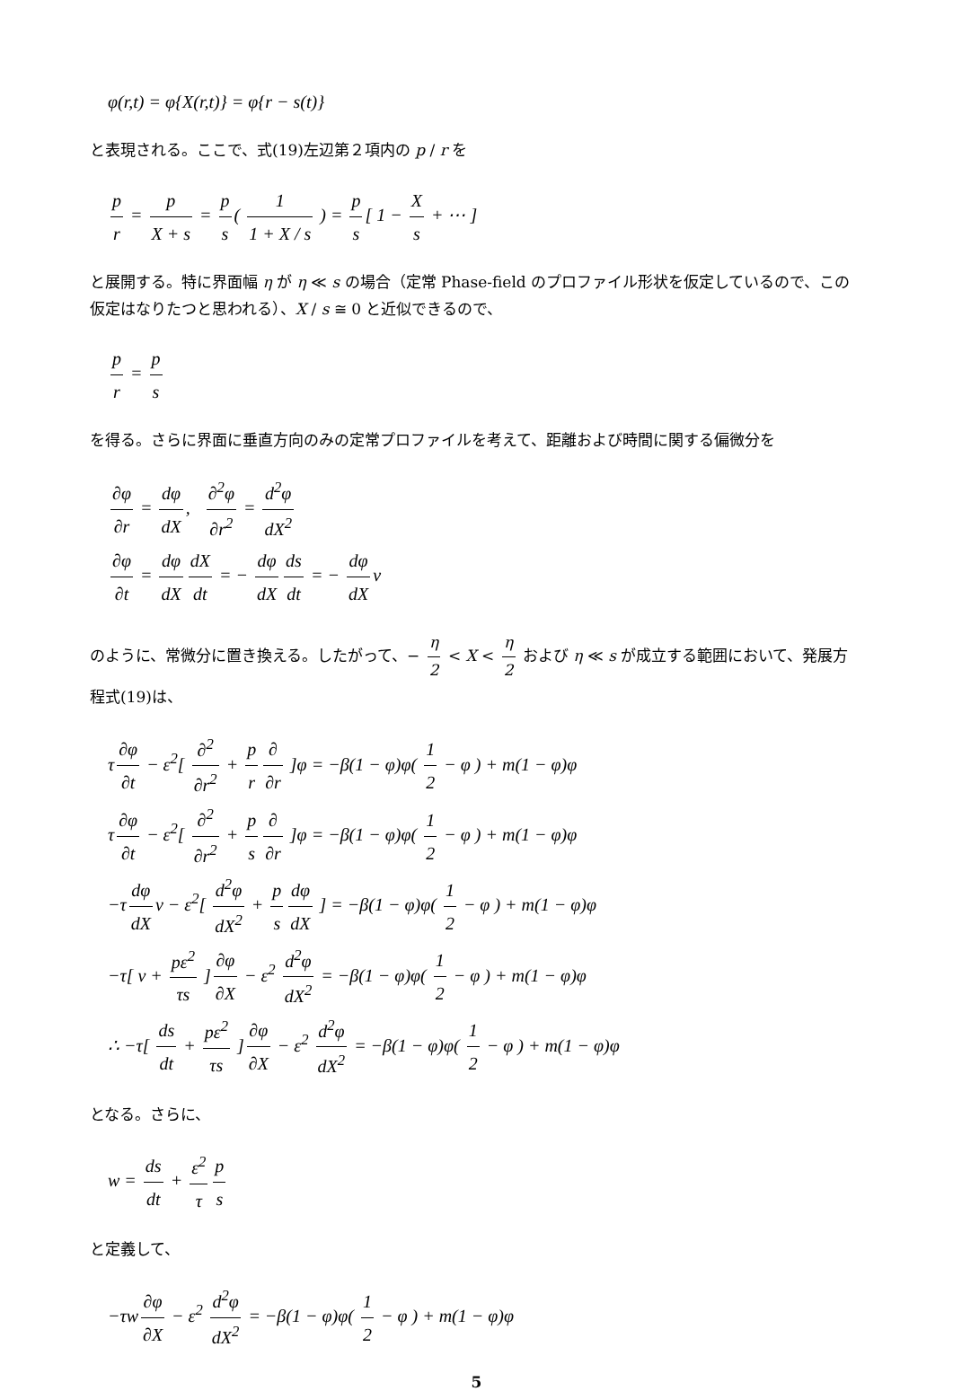φ(r,t) = φ{X(r,t)} = φ{r − s(t)}
と表現される。ここで、式(19)左辺第２項内の p / r を
p r = p X + s = p s ( 1 1 + X / s ) = p s [ 1 − X s + ⋯ ]
と展開する。特に界面幅 η が η ≪ s の場合（定常 Phase-field のプロファイル形状を仮定しているので、この仮定はなりたつと思われる）、X / s ≅ 0 と近似できるので、
p r = p s
を得る。さらに界面に垂直方向のみの定常プロファイルを考えて、距離および時間に関する偏微分を
∂φ ∂r = dφ dX, ∂<sup>2</sup>φ ∂r<sup>2</sup> = d<sup>2</sup>φ dX<sup>2</sup>
∂φ ∂t = dφ dX dX dt = − dφ dX ds dt = − dφ dX v
のように、常微分に置き換える。したがって、− η 2 < X < η 2 および η ≪ s が成立する範囲において、発展方程式(19)は、
τ ∂φ ∂t − ε<sup>2</sup>[ ∂<sup>2</sup> ∂r<sup>2</sup> + p r ∂ ∂r ]φ = −β(1 − φ)φ( 1 2 − φ ) + m(1 − φ)φ
τ ∂φ ∂t − ε<sup>2</sup>[ ∂<sup>2</sup> ∂r<sup>2</sup> + p s ∂ ∂r ]φ = −β(1 − φ)φ( 1 2 − φ ) + m(1 − φ)φ
−τ dφ dX v − ε<sup>2</sup>[ d<sup>2</sup>φ dX<sup>2</sup> + p s dφ dX ] = −β(1 − φ)φ( 1 2 − φ ) + m(1 − φ)φ
−τ[ v + pε<sup>2</sup> τs ] ∂φ ∂X − ε<sup>2</sup> d<sup>2</sup>φ dX<sup>2</sup> = −β(1 − φ)φ( 1 2 − φ ) + m(1 − φ)φ
∴ −τ[ ds dt + pε<sup>2</sup> τs ] ∂φ ∂X − ε<sup>2</sup> d<sup>2</sup>φ dX<sup>2</sup> = −β(1 − φ)φ( 1 2 − φ ) + m(1 − φ)φ
となる。さらに、
w = ds dt + ε<sup>2</sup> τ p s
と定義して、
−τw ∂φ ∂X − ε<sup>2</sup> d<sup>2</sup>φ dX<sup>2</sup> = −β(1 − φ)φ( 1 2 − φ ) + m(1 − φ)φ
5